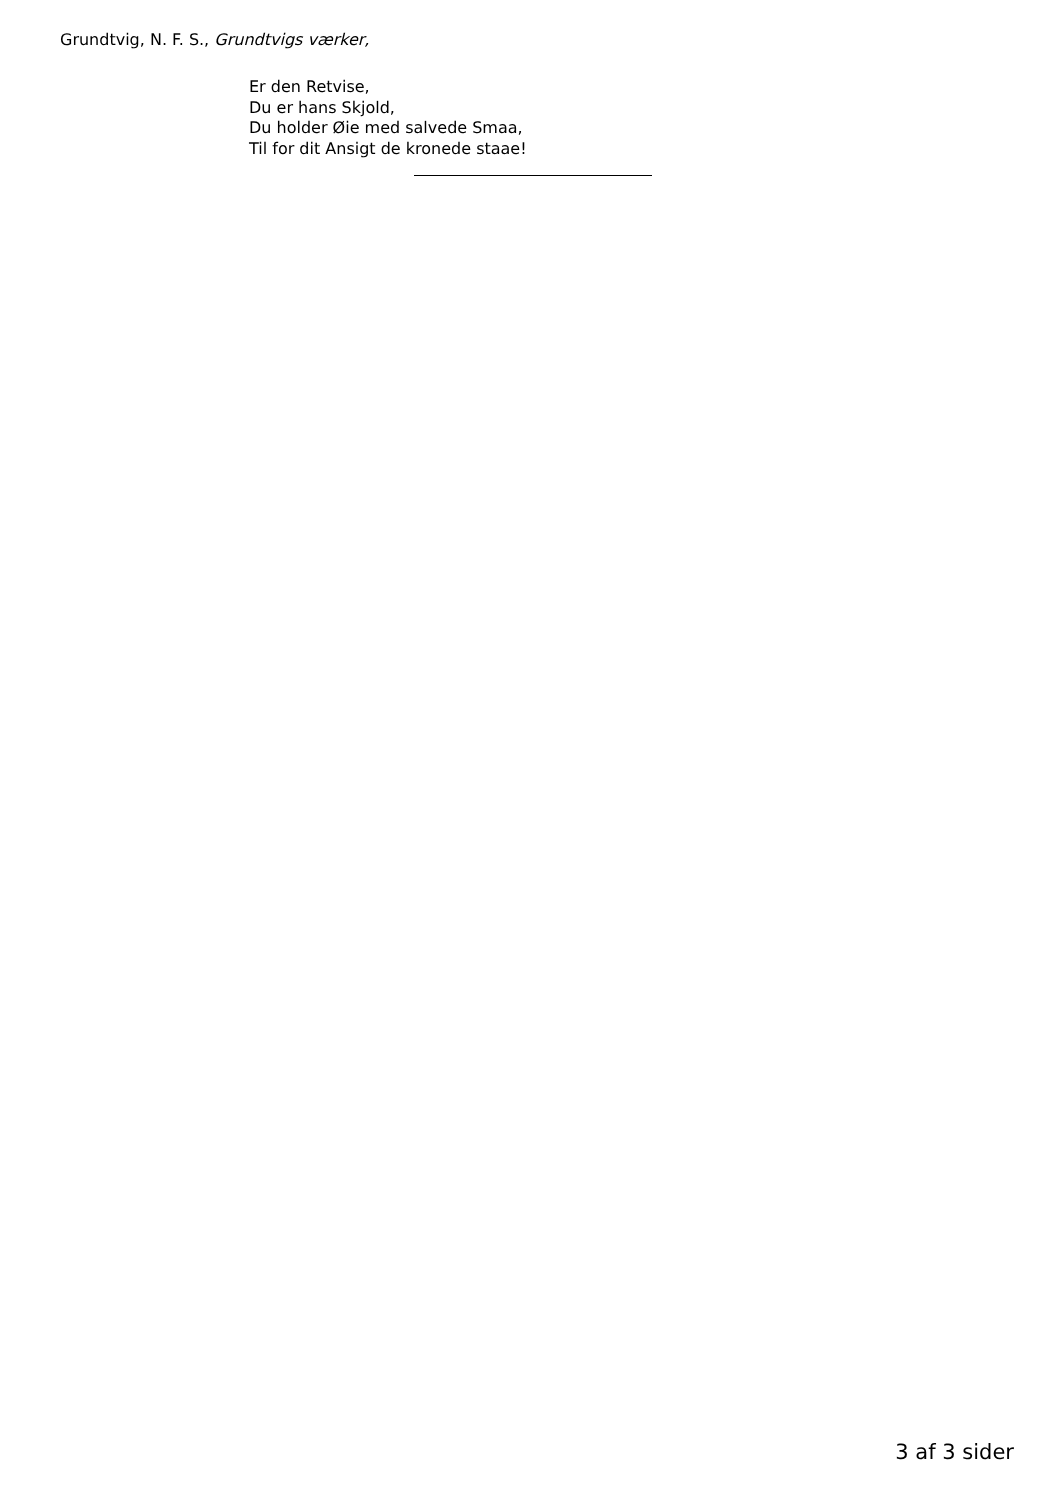Grundtvig, N. F. S., Grundtvigs værker,
Er den Retvise,
Du er hans Skjold,
Du holder Øie med salvede Smaa,
Til for dit Ansigt de kronede staae!
3 af 3 sider